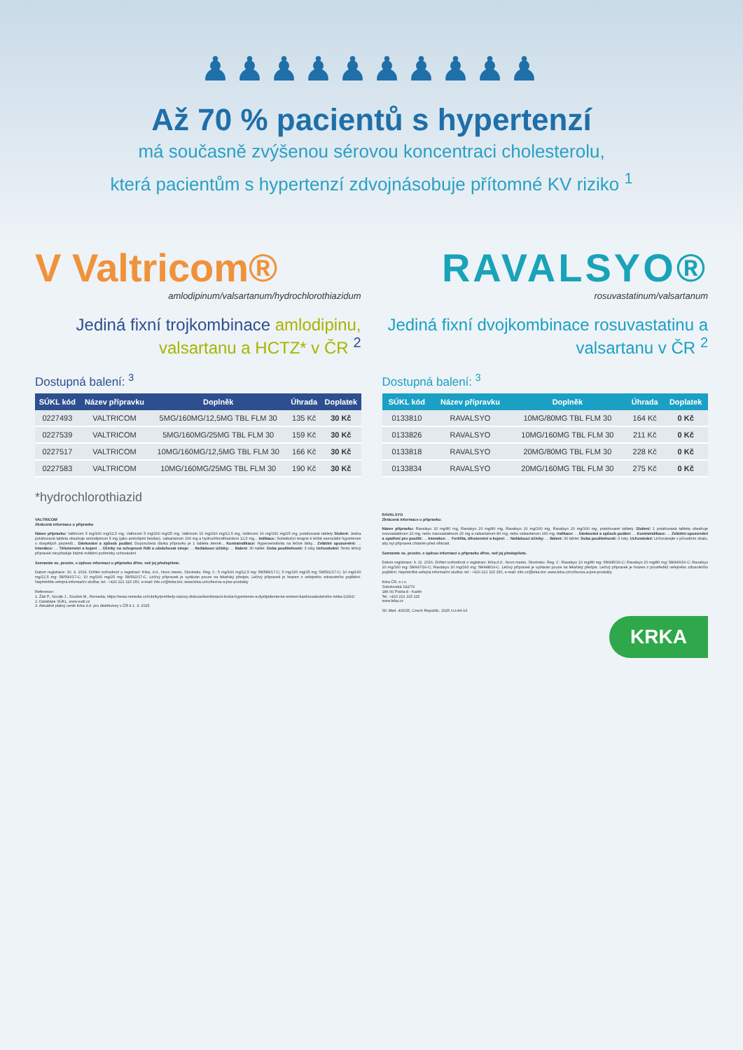♟♟♟♟♟♟♟♟♟♟
Až 70 % pacientů s hypertenzí
má současně zvýšenou sérovou koncentraci cholesterolu,
která pacientům s hypertenzí zdvojnásobuje přítomné KV riziko <sup>1</sup>
V Valtricom®
amlodipinum/valsartanum/hydrochlorothiazidum
Jediná fixní trojkombinace amlodipinu, valsartanu a HCTZ* v ČR <sup>2</sup>
Dostupná balení: <sup>3</sup>
| SÚKL kód | Název přípravku | Doplněk | Úhrada | Doplatek |
| --- | --- | --- | --- | --- |
| 0227493 | VALTRICOM | 5MG/160MG/12,5MG TBL FLM 30 | 135 Kč | 30 Kč |
| 0227539 | VALTRICOM | 5MG/160MG/25MG TBL FLM 30 | 159 Kč | 30 Kč |
| 0227517 | VALTRICOM | 10MG/160MG/12,5MG TBL FLM 30 | 166 Kč | 30 Kč |
| 0227583 | VALTRICOM | 10MG/160MG/25MG TBL FLM 30 | 190 Kč | 30 Kč |
*hydrochlorothiazid
VALTRICOM
Zkrácená informace o přípravku
Název přípravku: Valtricom 5 mg/160 mg/12,5 mg, Valtricom 5 mg/160 mg/25 mg, Valtricom 10 mg/160 mg/12,5 mg, Valtricom 10 mg/160 mg/25 mg, potahované tablety Složení: Jedna potahovaná tableta obsahuje amlodipinum 5 mg (jako amlodipini besilas), valsartanum 160 mg a hydrochlorothiazidum 12,5 mg... Indikace: Substituční terapie k léčbě esenciální hypertenze u dospělých pacientů... Dávkování a způsob podání: Doporučená dávka přípravku je 1 tableta denně... Kontraindikace: Hypersensitivita na léčivé látky... Zvláštní upozornění: ... Interakce: ... Těhotenství a kojení ... Účinky na schopnost řídit a obsluhovat stroje: ... Nežádoucí účinky: ... Balení: 30 tablet. Doba použitelnosti: 3 roky Uchovávání: Tento léčivý přípravek nevyžaduje žádné zvláštní podmínky uchovávání.
Seznamte se, prosím, s úplnou informací o přípravku dříve, než jej předepíšete.
Datum registrace: 10. 4. 2019. Držitel rozhodnutí o registraci: Krka, d.d., Novo mesto, Slovinsko. Reg. č.: 5 mg/160 mg/12,5 mg: 58/589/17-C; 5 mg/160 mg/25 mg: 58/591/17-C; 10 mg/160 mg/12,5 mg: 58/590/17-C; 10 mg/160 mg/25 mg: 58/592/17-C. Léčivý přípravek je vydáván pouze na lékařský předpis. Léčivý přípravek je hrazen z veřejného zdravotního pojištění. Nepřetržitá veřejná informační služba: tel.: +420 221 115 150, e-mail: info.cz@krka.biz; www.krka.cz/cz/leciva-a-jine-produkty
Reference:
1. Žák P., Novák J., Souček M., Remedia, https://www.remedia.cz/rubriky/prehledy-nazory-diskuse/kombinacni-lecba-hypertenze-a-dyslipidemie-ke-snizeni-kardiovaskularniho-rizika-11991/
2. Databáze SÚKL, www.sukl.cz
3. Aktuálně platný ceník Krka d.d. pro distributory v ČR k 1. 3. 2025
RAVALSYO®
rosuvastatinum/valsartanum
Jediná fixní dvojkombinace rosuvastatinu a valsartanu v ČR <sup>2</sup>
Dostupná balení: <sup>3</sup>
| SÚKL kód | Název přípravku | Doplněk | Úhrada | Doplatek |
| --- | --- | --- | --- | --- |
| 0133810 | RAVALSYO | 10MG/80MG TBL FLM 30 | 164 Kč | 0 Kč |
| 0133826 | RAVALSYO | 10MG/160MG TBL FLM 30 | 211 Kč | 0 Kč |
| 0133818 | RAVALSYO | 20MG/80MG TBL FLM 30 | 228 Kč | 0 Kč |
| 0133834 | RAVALSYO | 20MG/160MG TBL FLM 30 | 275 Kč | 0 Kč |
RAVALSYO
Zkrácená informace o přípravku:
Název přípravku: Ravalsyo 10 mg/80 mg, Ravalsyo 20 mg/80 mg, Ravalsyo 10 mg/160 mg, Ravalsyo 20 mg/160 mg, potahované tablety. Složení: 1 potahovaná tableta obsahuje rosuvastatinum 10 mg, nebo rosuvastatinum 20 mg a valsartanum 80 mg, nebo valsartanum 160 mg. Indikace: ... Dávkování a způsob podání: ... Kontraindikace: ... Zvláštní upozornění a opatření pro použití: ... Interakce: ... Fertilita, těhotenství a kojení: ... Nežádoucí účinky: ... Balení: 30 tablet. Doba použitelnosti: 3 roky. Uchovávání: Uchovávejte v původním obalu, aby byl přípravek chráněn před vlhkostí.
Seznamte se, prosím, s úplnou informací o přípravku dříve, než jej předepíšete.
Datum registrace: 9. 11. 2016. Držitel rozhodnutí o registraci: Krka,d.d., Novo mesto, Slovinsko. Reg. č.: Ravalsyo 10 mg/80 mg: 58/445/16-C; Ravalsyo 20 mg/80 mg: 58/446/16-C; Ravalsyo 10 mg/160 mg: 58/447/16-C; Ravalsyo 20 mg/160 mg: 58/448/16-C. Léčivý přípravek je vydáván pouze na lékařský předpis. Léčivý přípravek je hrazen z prostředků veřejného zdravotního pojištění. Nepřetržitá veřejná informační služba: tel.: +420 221 115 150, e-mail: info.cz@krka.biz; www.krka.cz/cz/leciva-a-jine-produkty
Krka ČR, s.r.o.
Sokolovská 192/79
186 00 Praha 8 - Karlín
Tel. +420 221 115 115
www.krka.cz
Sil. Med. 4/2025, Czech Republic, 2025 I-U-A4-16
KRKA